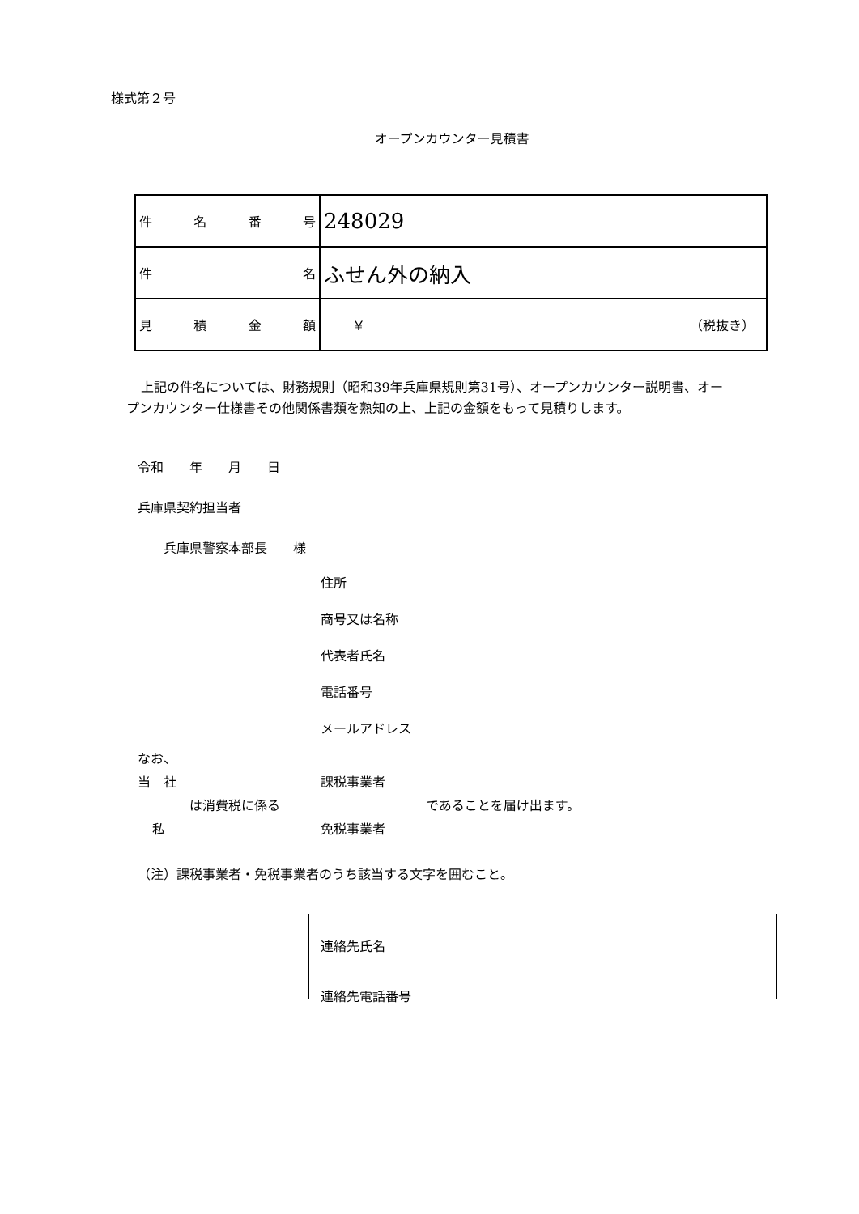様式第２号
オープンカウンター見積書
| 件 名 番 号 | 248029 |
| 件 名 | ふせん外の納入 |
| 見 積 金 額 | ￥ （税抜き） |
上記の件名については、財務規則（昭和39年兵庫県規則第31号）、オープンカウンター説明書、オープンカウンター仕様書その他関係書類を熟知の上、上記の金額をもって見積りします。
令和　　年　　月　　日
兵庫県契約担当者
兵庫県警察本部長　　様
住所
商号又は名称
代表者氏名
電話番号
メールアドレス
なお、
当　社 課税事業者
は消費税に係る であることを届け出ます。
私 免税事業者
（注）課税事業者・免税事業者のうち該当する文字を囲むこと。
連絡先氏名
連絡先電話番号